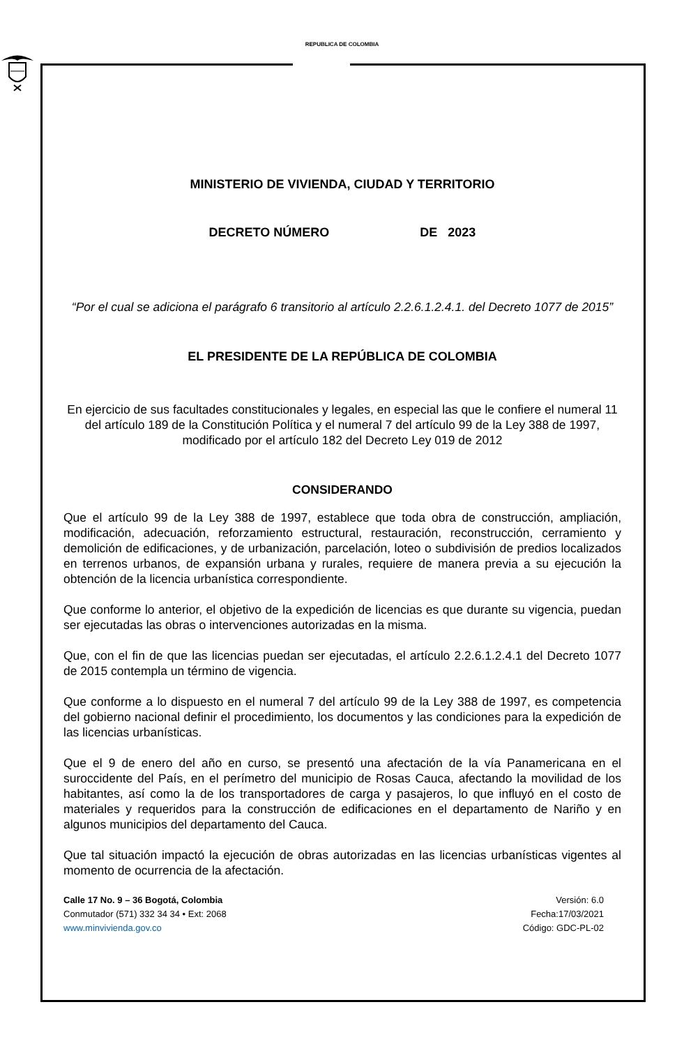REPUBLICA DE COLOMBIA
MINISTERIO DE VIVIENDA, CIUDAD Y TERRITORIO
DECRETO NÚMERO DE 2023
“Por el cual se adiciona el parágrafo 6 transitorio al artículo 2.2.6.1.2.4.1. del Decreto 1077 de 2015”
EL PRESIDENTE DE LA REPÚBLICA DE COLOMBIA
En ejercicio de sus facultades constitucionales y legales, en especial las que le confiere el numeral 11 del artículo 189 de la Constitución Política y el numeral 7 del artículo 99 de la Ley 388 de 1997, modificado por el artículo 182 del Decreto Ley 019 de 2012
CONSIDERANDO
Que el artículo 99 de la Ley 388 de 1997, establece que toda obra de construcción, ampliación, modificación, adecuación, reforzamiento estructural, restauración, reconstrucción, cerramiento y demolición de edificaciones, y de urbanización, parcelación, loteo o subdivisión de predios localizados en terrenos urbanos, de expansión urbana y rurales, requiere de manera previa a su ejecución la obtención de la licencia urbanística correspondiente.
Que conforme lo anterior, el objetivo de la expedición de licencias es que durante su vigencia, puedan ser ejecutadas las obras o intervenciones autorizadas en la misma.
Que, con el fin de que las licencias puedan ser ejecutadas, el artículo 2.2.6.1.2.4.1 del Decreto 1077 de 2015 contempla un término de vigencia.
Que conforme a lo dispuesto en el numeral 7 del artículo 99 de la Ley 388 de 1997, es competencia del gobierno nacional definir el procedimiento, los documentos y las condiciones para la expedición de las licencias urbanísticas.
Que el 9 de enero del año en curso, se presentó una afectación de la vía Panamericana en el suroccidente del País, en el perímetro del municipio de Rosas Cauca, afectando la movilidad de los habitantes, así como la de los transportadores de carga y pasajeros, lo que influyó en el costo de materiales y requeridos para la construcción de edificaciones en el departamento de Nariño y en algunos municipios del departamento del Cauca.
Que tal situación impactó la ejecución de obras autorizadas en las licencias urbanísticas vigentes al momento de ocurrencia de la afectación.
Calle 17 No. 9 – 36 Bogotá, Colombia
Conmutador (571) 332 34 34 • Ext: 2068
www.minvivienda.gov.co
Versión: 6.0
Fecha:17/03/2021
Código: GDC-PL-02